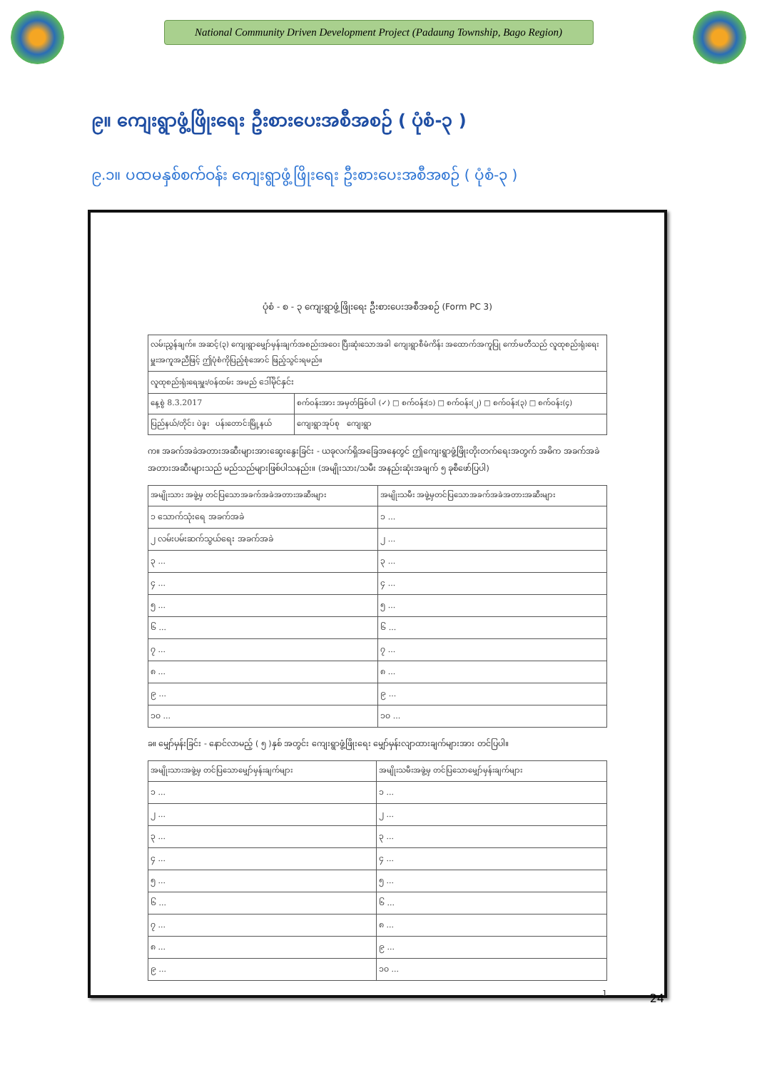National Community Driven Development Project (Padaung Township, Bago Region)
၉။ ကျေးရွာဖွံ့ဖြိုးရေး ဦးစားပေးအစီအစဉ် ( ပုံစံ-၃ )
၉.၁။ ပထမနှစ်စက်ဝန်း ကျေးရွာဖွံ့ဖြိုးရေး ဦးစားပေးအစီအစဉ် ( ပုံစံ-၃ )
ပုံစံ - စ - ၃ ကျေးရွာဖွံ့ဖြိုးရေး ဦးစားပေးအစီအစဉ် (Form PC 3)
| လမ်းညွှန်ချက်။ အဆင့်(၃) ကျေးရွာမျှော်မှန်းချက်အစည်းအဝေး ပြီးဆုံးသောအခါ ကျေးရွာစီမံကိန်း အထောက်အကူပြု ကော်မတီသည် လူထုစည်းရုံးရေးမှူးအကူအညီဖြင့် ဤပုံစံကိုပြည့်စုံအောင် ဖြည့်သွင်းရမည်။ | |
| လူထုစည်းရုံးရေးမှူး/ဝန်ထမ်း အမည် ဒေါ်မိုင်နှင်း | |
| နေ့စွဲ 8.3.2017 | စက်ဝန်းအား အမှတ်ခြစ်ပါ (✓) □ စက်ဝန်း(၁) □ စက်ဝန်း(၂) □ စက်ဝန်း(၃) □ စက်ဝန်း(၄) |
| ပြည်နယ်/တိုင်း ပဲခူး ပန်းတောင်းမြို့နယ် | ကျေးရွာအုပ်စု ကျေးရွာ |
က။ အခက်အခဲအတားအဆီးများအားဆွေးနွေးခြင်း - ယခုလက်ရှိအခြေအနေတွင် ဤကျေးရွာဖွံ့ဖြိုးတိုးတက်ရေးအတွက် အဓိက အခက်အခဲအတားအဆီးများသည် မည်သည်များဖြစ်ပါသနည်း။ (အမျိုးသား/သမီး အနည်းဆုံးအချက် ၅ ခုစီဖော်ပြပါ)
| အမျိုးသား အဖွဲ့မှ တင်ပြသောအခက်အခဲအတားအဆီးများ | အမျိုးသမီး အဖွဲ့မှတင်ပြသောအခက်အခဲအတားအဆီးများ |
| --- | --- |
| ၁ သောက်သုံးရေ အခက်အခဲ | ၁ ... |
| ၂ လမ်းပမ်းဆက်သွယ်ရေး အခက်အခဲ | ၂ ... |
| ၃ ... | ၃ ... |
| ၄ ... | ၄ ... |
| ၅ ... | ၅ ... |
| ၆ ... | ၆ ... |
| ၇ ... | ၇ ... |
| ၈ ... | ၈ ... |
| ၉ ... | ၉ ... |
| ၁၀ ... | ၁၀ ... |
ခ။ မျှော်မှန်းခြင်း - နောင်လာမည့် ( ၅ )နှစ် အတွင်း ကျေးရွာဖွံ့ဖြိုးရေး မျှော်မှန်းလျာထားချက်များအား တင်ပြပါ။
| အမျိုးသားအဖွဲ့မှ တင်ပြသောမျှော်မှန်းချက်များ | အမျိုးသမီးအဖွဲ့မှ တင်ပြသောမျှော်မှန်းချက်များ |
| --- | --- |
| ၁ ... | ၁ ... |
| ၂ ... | ၂ ... |
| ၃ ... | ၃ ... |
| ၄ ... | ၄ ... |
| ၅ ... | ၅ ... |
| ၆ ... | ၆ ... |
| ၇ ... | ၈ ... |
| ၈ ... | ၉ ... |
| ၉ ... | ၁၀ ... |
1
24